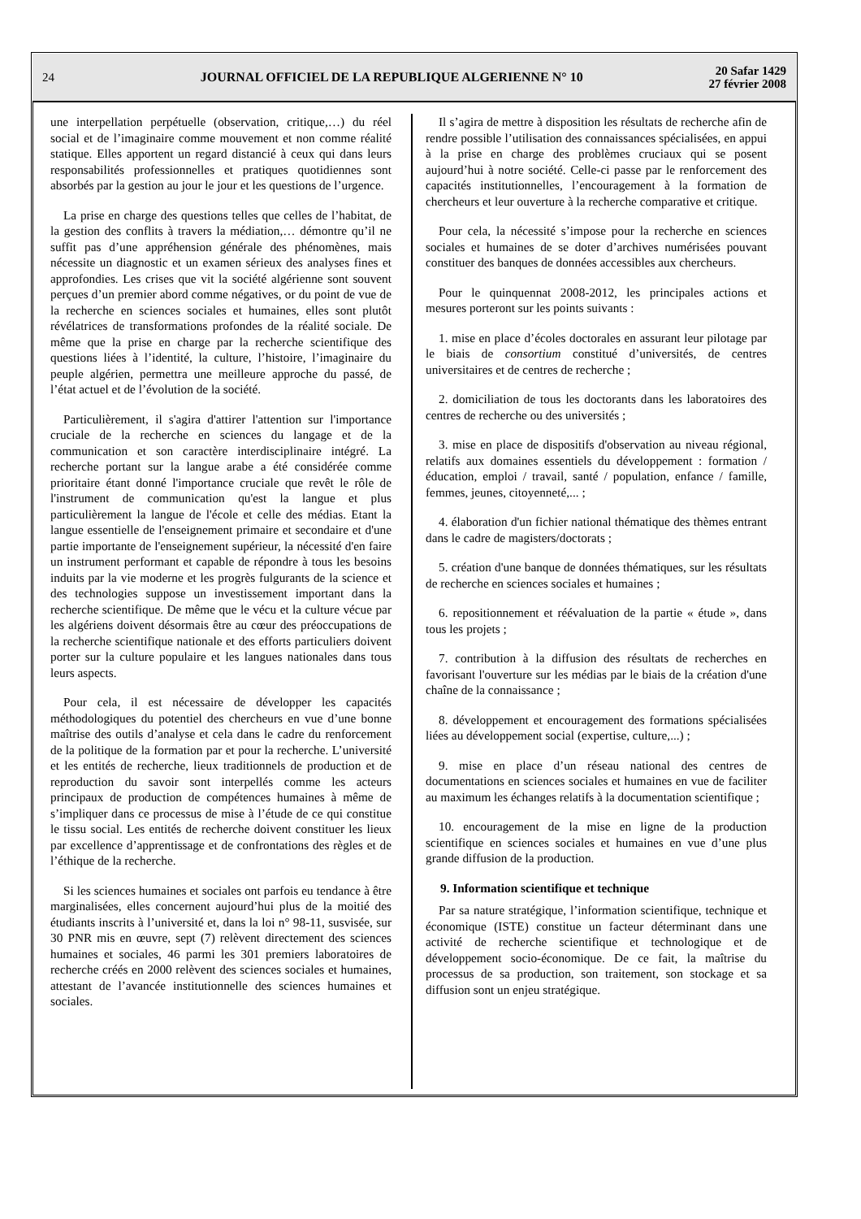24
JOURNAL OFFICIEL DE LA REPUBLIQUE ALGERIENNE N° 10
20 Safar 1429
27 février 2008
une interpellation perpétuelle (observation, critique,…) du réel social et de l’imaginaire comme mouvement et non comme réalité statique. Elles apportent un regard distancié à ceux qui dans leurs responsabilités professionnelles et pratiques quotidiennes sont absorbés par la gestion au jour le jour et les questions de l’urgence.
La prise en charge des questions telles que celles de l’habitat, de la gestion des conflits à travers la médiation,… démontre qu’il ne suffit pas d’une appréhension générale des phénomènes, mais nécessite un diagnostic et un examen sérieux des analyses fines et approfondies. Les crises que vit la société algérienne sont souvent perçues d’un premier abord comme négatives, or du point de vue de la recherche en sciences sociales et humaines, elles sont plutôt révélatrices de transformations profondes de la réalité sociale. De même que la prise en charge par la recherche scientifique des questions liées à l’identité, la culture, l’histoire, l’imaginaire du peuple algérien, permettra une meilleure approche du passé, de l’état actuel et de l’évolution de la société.
Particulièrement, il s'agira d'attirer l'attention sur l'importance cruciale de la recherche en sciences du langage et de la communication et son caractère interdisciplinaire intégré. La recherche portant sur la langue arabe a été considérée comme prioritaire étant donné l'importance cruciale que revêt le rôle de l'instrument de communication qu'est la langue et plus particulièrement la langue de l'école et celle des médias. Etant la langue essentielle de l'enseignement primaire et secondaire et d'une partie importante de l'enseignement supérieur, la nécessité d'en faire un instrument performant et capable de répondre à tous les besoins induits par la vie moderne et les progrès fulgurants de la science et des technologies suppose un investissement important dans la recherche scientifique. De même que le vécu et la culture vécue par les algériens doivent désormais être au cœur des préoccupations de la recherche scientifique nationale et des efforts particuliers doivent porter sur la culture populaire et les langues nationales dans tous leurs aspects.
Pour cela, il est nécessaire de développer les capacités méthodologiques du potentiel des chercheurs en vue d’une bonne maîtrise des outils d’analyse et cela dans le cadre du renforcement de la politique de la formation par et pour la recherche. L’université et les entités de recherche, lieux traditionnels de production et de reproduction du savoir sont interpellés comme les acteurs principaux de production de compétences humaines à même de s’impliquer dans ce processus de mise à l’étude de ce qui constitue le tissu social. Les entités de recherche doivent constituer les lieux par excellence d’apprentissage et de confrontations des règles et de l’éthique de la recherche.
Si les sciences humaines et sociales ont parfois eu tendance à être marginalisées, elles concernent aujourd’hui plus de la moitié des étudiants inscrits à l’université et, dans la loi n° 98-11, susvisée, sur 30 PNR mis en œuvre, sept (7) relèvent directement des sciences humaines et sociales, 46 parmi les 301 premiers laboratoires de recherche créés en 2000 relèvent des sciences sociales et humaines, attestant de l’avancée institutionnelle des sciences humaines et sociales.
Il s’agira de mettre à disposition les résultats de recherche afin de rendre possible l’utilisation des connaissances spécialisées, en appui à la prise en charge des problèmes cruciaux qui se posent aujourd’hui à notre société. Celle-ci passe par le renforcement des capacités institutionnelles, l’encouragement à la formation de chercheurs et leur ouverture à la recherche comparative et critique.
Pour cela, la nécessité s’impose pour la recherche en sciences sociales et humaines de se doter d’archives numérisées pouvant constituer des banques de données accessibles aux chercheurs.
Pour le quinquennat 2008-2012, les principales actions et mesures porteront sur les points suivants :
1. mise en place d’écoles doctorales en assurant leur pilotage par le biais de consortium constitué d’universités, de centres universitaires et de centres de recherche ;
2. domiciliation de tous les doctorants dans les laboratoires des centres de recherche ou des universités ;
3. mise en place de dispositifs d'observation au niveau régional, relatifs aux domaines essentiels du développement : formation / éducation, emploi / travail, santé / population, enfance / famille, femmes, jeunes, citoyenneté,... ;
4. élaboration d'un fichier national thématique des thèmes entrant dans le cadre de magisters/doctorats ;
5. création d'une banque de données thématiques, sur les résultats de recherche en sciences sociales et humaines ;
6. repositionnement et réévaluation de la partie « étude », dans tous les projets ;
7. contribution à la diffusion des résultats de recherches en favorisant l'ouverture sur les médias par le biais de la création d'une chaîne de la connaissance ;
8. développement et encouragement des formations spécialisées liées au développement social (expertise, culture,...) ;
9. mise en place d’un réseau national des centres de documentations en sciences sociales et humaines en vue de faciliter au maximum les échanges relatifs à la documentation scientifique ;
10. encouragement de la mise en ligne de la production scientifique en sciences sociales et humaines en vue d’une plus grande diffusion de la production.
9. Information scientifique et technique
Par sa nature stratégique, l’information scientifique, technique et économique (ISTE) constitue un facteur déterminant dans une activité de recherche scientifique et technologique et de développement socio-économique. De ce fait, la maîtrise du processus de sa production, son traitement, son stockage et sa diffusion sont un enjeu stratégique.